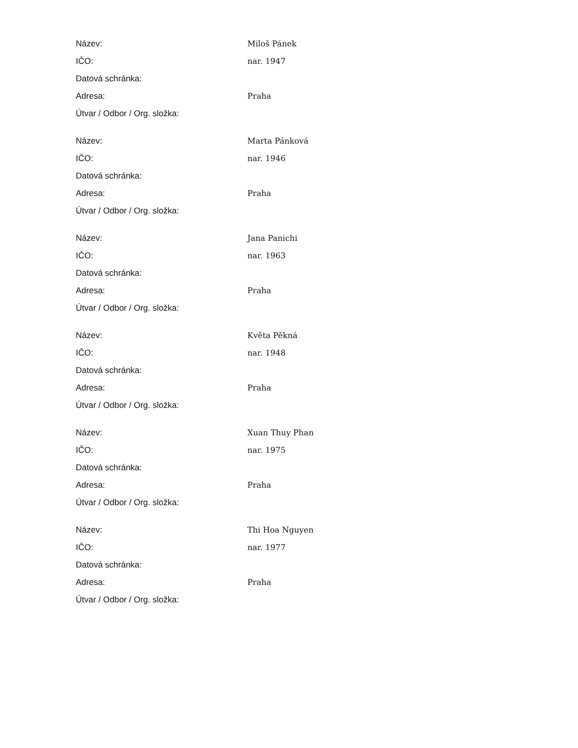| Název: | Miloš Pánek |
| IČO: | nar. 1947 |
| Datová schránka: | |
| Adresa: | Praha |
| Útvar / Odbor / Org. složka: | |
| Název: | Marta Pánková |
| IČO: | nar. 1946 |
| Datová schránka: | |
| Adresa: | Praha |
| Útvar / Odbor / Org. složka: | |
| Název: | Jana Panichi |
| IČO: | nar. 1963 |
| Datová schránka: | |
| Adresa: | Praha |
| Útvar / Odbor / Org. složka: | |
| Název: | Květa Pěkná |
| IČO: | nar. 1948 |
| Datová schránka: | |
| Adresa: | Praha |
| Útvar / Odbor / Org. složka: | |
| Název: | Xuan Thuy Phan |
| IČO: | nar. 1975 |
| Datová schránka: | |
| Adresa: | Praha |
| Útvar / Odbor / Org. složka: | |
| Název: | Thi Hoa Nguyen |
| IČO: | nar. 1977 |
| Datová schránka: | |
| Adresa: | Praha |
| Útvar / Odbor / Org. složka: | |